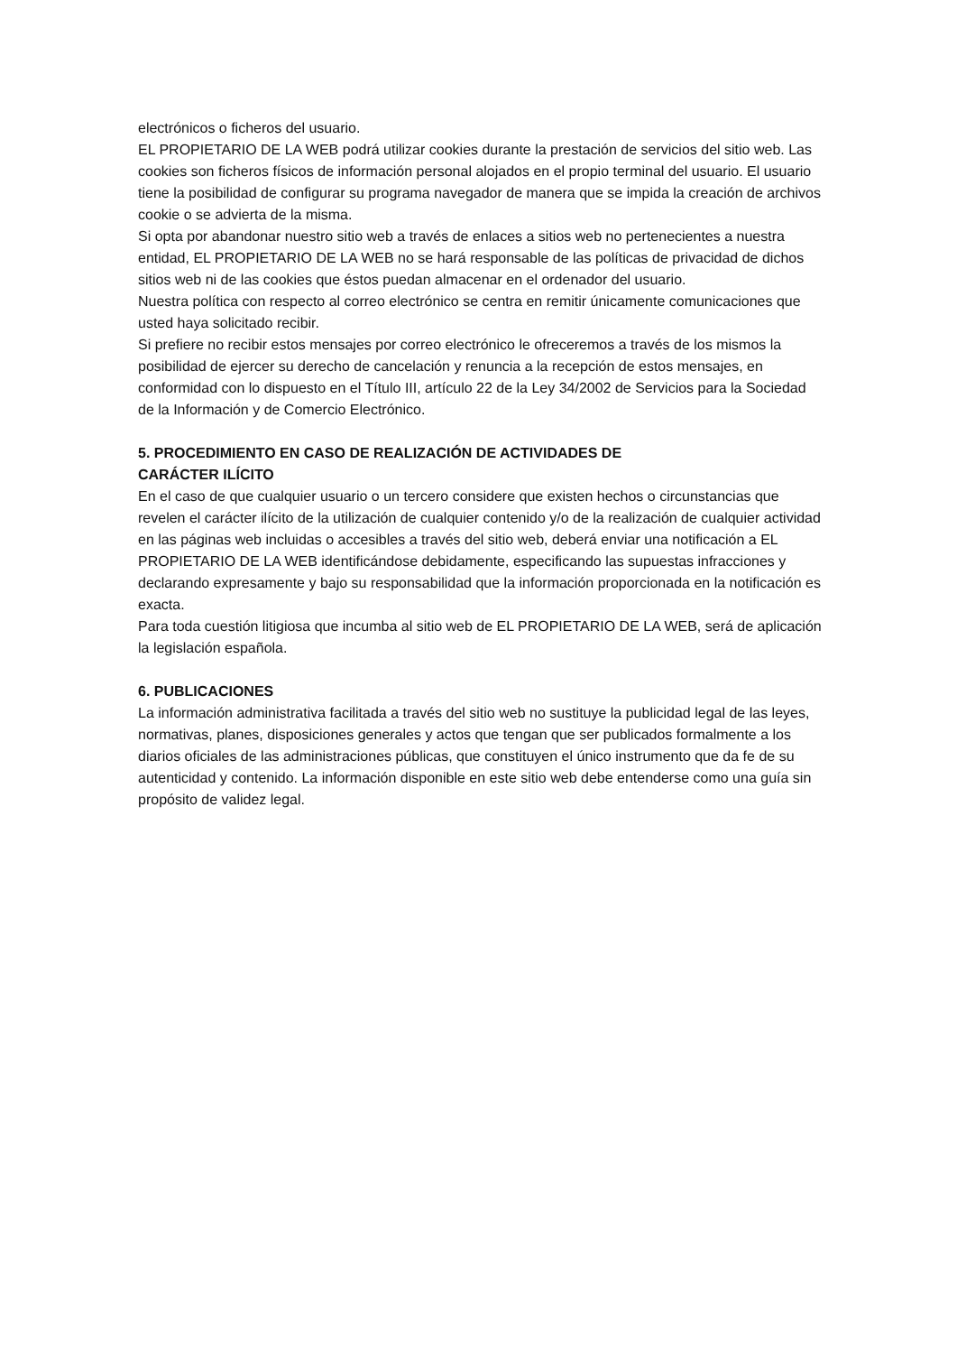electrónicos o ficheros del usuario.
EL PROPIETARIO DE LA WEB podrá utilizar cookies durante la prestación de servicios del sitio web. Las cookies son ficheros físicos de información personal alojados en el propio terminal del usuario. El usuario tiene la posibilidad de configurar su programa navegador de manera que se impida la creación de archivos cookie o se advierta de la misma.
Si opta por abandonar nuestro sitio web a través de enlaces a sitios web no pertenecientes a nuestra entidad, EL PROPIETARIO DE LA WEB no se hará responsable de las políticas de privacidad de dichos sitios web ni de las cookies que éstos puedan almacenar en el ordenador del usuario.
Nuestra política con respecto al correo electrónico se centra en remitir únicamente comunicaciones que usted haya solicitado recibir.
Si prefiere no recibir estos mensajes por correo electrónico le ofreceremos a través de los mismos la posibilidad de ejercer su derecho de cancelación y renuncia a la recepción de estos mensajes, en conformidad con lo dispuesto en el Título III, artículo 22 de la Ley 34/2002 de Servicios para la Sociedad de la Información y de Comercio Electrónico.
5. PROCEDIMIENTO EN CASO DE REALIZACIÓN DE ACTIVIDADES DE
CARÁCTER ILÍCITO
En el caso de que cualquier usuario o un tercero considere que existen hechos o circunstancias que revelen el carácter ilícito de la utilización de cualquier contenido y/o de la realización de cualquier actividad en las páginas web incluidas o accesibles a través del sitio web, deberá enviar una notificación a EL PROPIETARIO DE LA WEB identificándose debidamente, especificando las supuestas infracciones y declarando expresamente y bajo su responsabilidad que la información proporcionada en la notificación es exacta.
Para toda cuestión litigiosa que incumba al sitio web de EL PROPIETARIO DE LA WEB, será de aplicación la legislación española.
6. PUBLICACIONES
La información administrativa facilitada a través del sitio web no sustituye la publicidad legal de las leyes, normativas, planes, disposiciones generales y actos que tengan que ser publicados formalmente a los diarios oficiales de las administraciones públicas, que constituyen el único instrumento que da fe de su autenticidad y contenido. La información disponible en este sitio web debe entenderse como una guía sin propósito de validez legal.